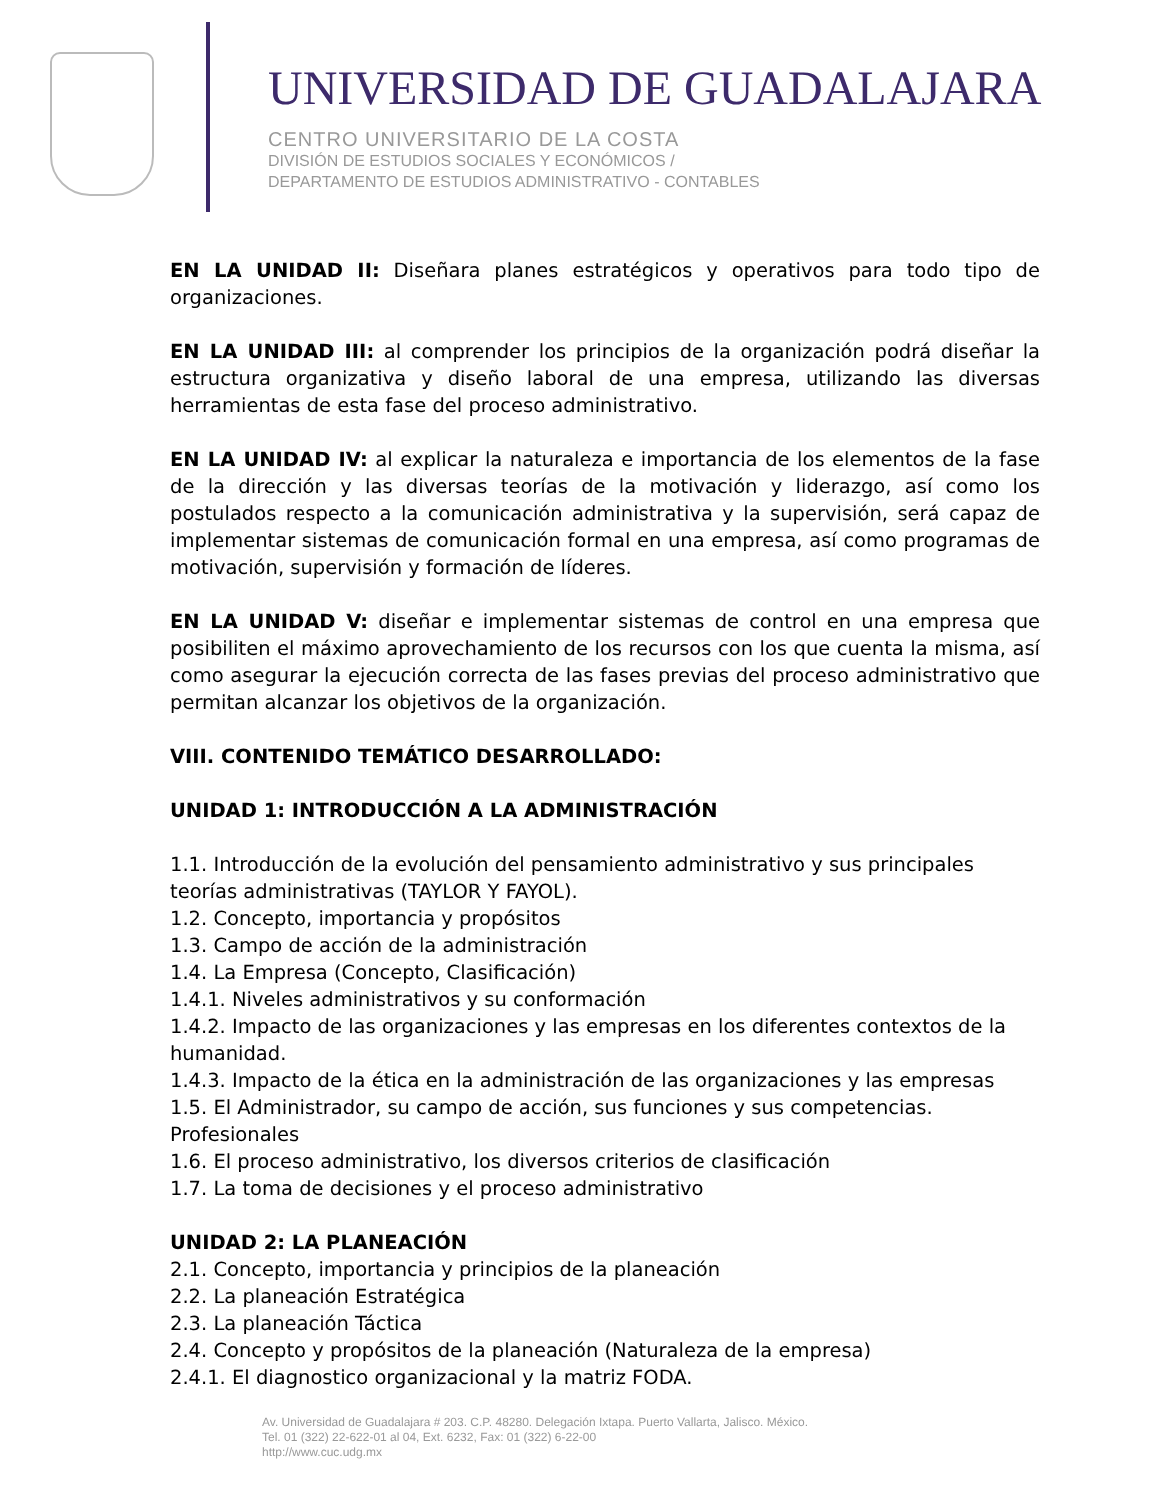UNIVERSIDAD DE GUADALAJARA
CENTRO UNIVERSITARIO DE LA COSTA
DIVISIÓN DE ESTUDIOS SOCIALES Y ECONÓMICOS /
DEPARTAMENTO DE ESTUDIOS ADMINISTRATIVO - CONTABLES
EN LA UNIDAD II: Diseñara planes estratégicos y operativos para todo tipo de organizaciones.
EN LA UNIDAD III: al comprender los principios de la organización podrá diseñar la estructura organizativa y diseño laboral de una empresa, utilizando las diversas herramientas de esta fase del proceso administrativo.
EN LA UNIDAD IV: al explicar la naturaleza e importancia de los elementos de la fase de la dirección y las diversas teorías de la motivación y liderazgo, así como los postulados respecto a la comunicación administrativa y la supervisión, será capaz de implementar sistemas de comunicación formal en una empresa, así como programas de motivación, supervisión y formación de líderes.
EN LA UNIDAD V: diseñar e implementar sistemas de control en una empresa que posibiliten el máximo aprovechamiento de los recursos con los que cuenta la misma, así como asegurar la ejecución correcta de las fases previas del proceso administrativo que permitan alcanzar los objetivos de la organización.
VIII. CONTENIDO TEMÁTICO DESARROLLADO:
UNIDAD 1: INTRODUCCIÓN A LA ADMINISTRACIÓN
1.1. Introducción de la evolución del pensamiento administrativo y sus principales teorías administrativas (TAYLOR Y FAYOL).
1.2. Concepto, importancia y propósitos
1.3. Campo de acción de la administración
1.4. La Empresa (Concepto, Clasificación)
1.4.1. Niveles administrativos y su conformación
1.4.2. Impacto de las organizaciones y las empresas en los diferentes contextos de la humanidad.
1.4.3. Impacto de la ética en la administración de las organizaciones y las empresas
1.5. El Administrador, su campo de acción, sus funciones y sus competencias. Profesionales
1.6. El proceso administrativo, los diversos criterios de clasificación
1.7. La toma de decisiones y el proceso administrativo
UNIDAD 2: LA PLANEACIÓN
2.1. Concepto, importancia y principios de la planeación
2.2. La planeación Estratégica
2.3. La planeación Táctica
2.4. Concepto y propósitos de la planeación (Naturaleza de la empresa)
2.4.1. El diagnostico organizacional y la matriz FODA.
Av. Universidad de Guadalajara # 203. C.P. 48280. Delegación Ixtapa. Puerto Vallarta, Jalisco. México.
Tel. 01 (322) 22-622-01 al 04, Ext. 6232, Fax: 01 (322) 6-22-00
http://www.cuc.udg.mx